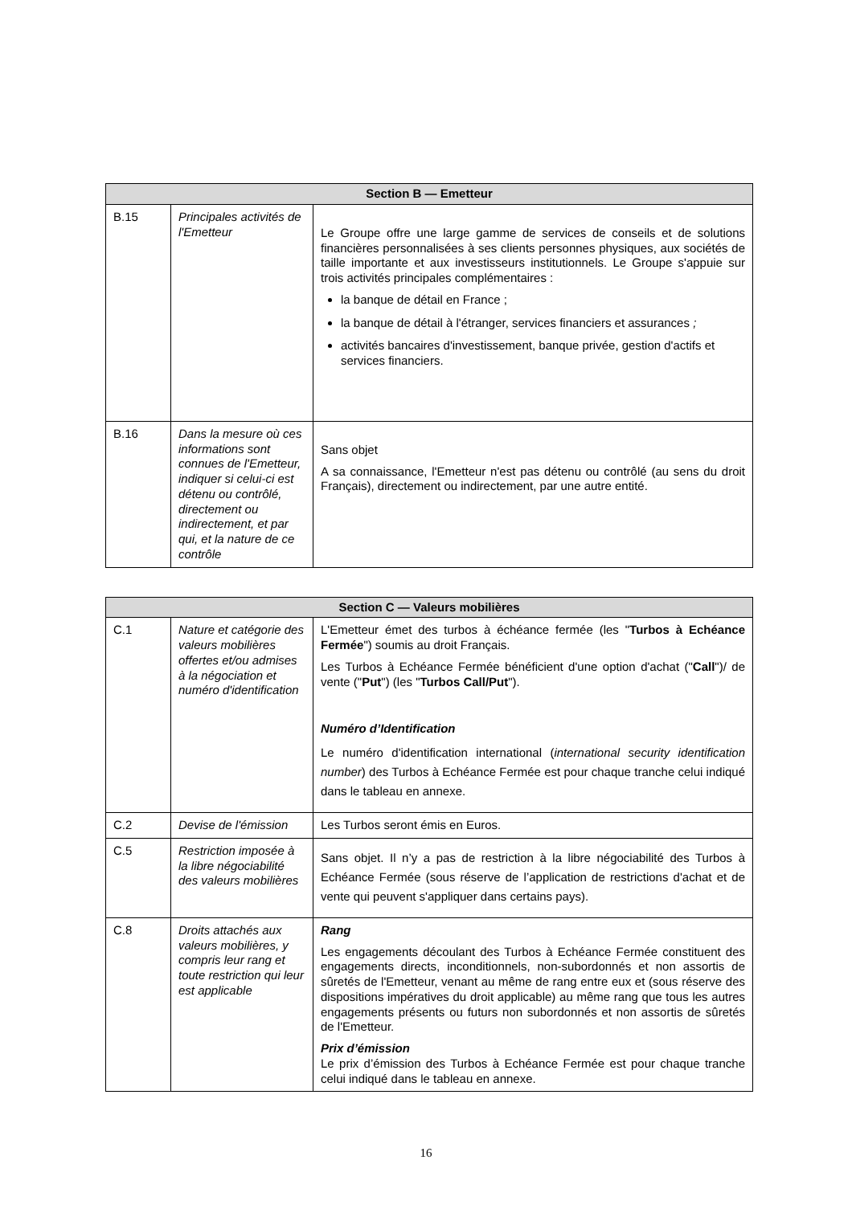| Section B — Emetteur | | |
| --- | --- | --- |
| B.15 | Principales activités de l'Emetteur | Le Groupe offre une large gamme de services de conseils et de solutions financières personnalisées à ses clients personnes physiques, aux sociétés de taille importante et aux investisseurs institutionnels. Le Groupe s'appuie sur trois activités principales complémentaires : la banque de détail en France ; la banque de détail à l'étranger, services financiers et assurances ; activités bancaires d'investissement, banque privée, gestion d'actifs et services financiers. |
| B.16 | Dans la mesure où ces informations sont connues de l'Emetteur, indiquer si celui-ci est détenu ou contrôlé, directement ou indirectement, et par qui, et la nature de ce contrôle | Sans objet A sa connaissance, l'Emetteur n'est pas détenu ou contrôlé (au sens du droit Français), directement ou indirectement, par une autre entité. |
| Section C — Valeurs mobilières | | |
| --- | --- | --- |
| C.1 | Nature et catégorie des valeurs mobilières offertes et/ou admises à la négociation et numéro d'identification | L'Emetteur émet des turbos à échéance fermée (les " Turbos à Echéance Fermée ") soumis au droit Français. Les Turbos à Echéance Fermée bénéficient d'une option d'achat (" Call ")/ de vente (" Put ") (les " Turbos Call/Put "). Numéro d’Identification Le numéro d'identification international ( international security identification number ) des Turbos à Echéance Fermée est pour chaque tranche celui indiqué dans le tableau en annexe. |
| C.2 | Devise de l'émission | Les Turbos seront émis en Euros. |
| C.5 | Restriction imposée à la libre négociabilité des valeurs mobilières | Sans objet. Il n’y a pas de restriction à la libre négociabilité des Turbos à Echéance Fermée (sous réserve de l’application de restrictions d'achat et de vente qui peuvent s'appliquer dans certains pays). |
| C.8 | Droits attachés aux valeurs mobilières, y compris leur rang et toute restriction qui leur est applicable | Rang Les engagements découlant des Turbos à Echéance Fermée constituent des engagements directs, inconditionnels, non-subordonnés et non assortis de sûretés de l'Emetteur, venant au même de rang entre eux et (sous réserve des dispositions impératives du droit applicable) au même rang que tous les autres engagements présents ou futurs non subordonnés et non assortis de sûretés de l'Emetteur. Prix d’émission Le prix d’émission des Turbos à Echéance Fermée est pour chaque tranche celui indiqué dans le tableau en annexe. |
16